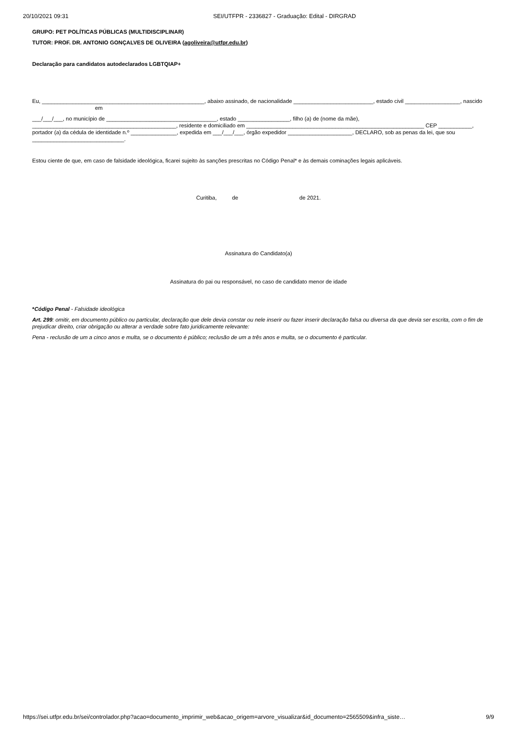20/10/2021 09:31 SEI/UTFPR - 2336827 - Graduação: Edital - DIRGRAD
GRUPO: PET POLÍTICAS PÚBLICAS (MULTIDISCIPLINAR)
TUTOR: PROF. DR. ANTONIO GONÇALVES DE OLIVEIRA (agoliveira@utfpr.edu.br)
Declaração para candidatos autodeclarados LGBTQIAP+
Eu, _____________________________________________________, abaixo assinado, de nacionalidade __________________________, estado civil __________________, nascido em
___/___/___, no município de ____________________________________, estado _________________, filho (a) de (nome da mãe), _______________________________________________, residente e domiciliado em __________________________________________________________ CEP ___________, portador (a) da cédula de identidade n.º _______________, expedida em ___/___/___, órgão expedidor _____________________, DECLARO, sob as penas da lei, que sou ______________________________.
Estou ciente de que, em caso de falsidade ideológica, ficarei sujeito às sanções prescritas no Código Penal* e às demais cominações legais aplicáveis.
Curitiba, de de 2021.
Assinatura do Candidato(a)
Assinatura do pai ou responsável, no caso de candidato menor de idade
*Código Penal - Falsidade ideológica
Art. 299: omitir, em documento público ou particular, declaração que dele devia constar ou nele inserir ou fazer inserir declaração falsa ou diversa da que devia ser escrita, com o fim de prejudicar direito, criar obrigação ou alterar a verdade sobre fato juridicamente relevante:
Pena - reclusão de um a cinco anos e multa, se o documento é público; reclusão de um a três anos e multa, se o documento é particular.
https://sei.utfpr.edu.br/sei/controlador.php?acao=documento_imprimir_web&acao_origem=arvore_visualizar&id_documento=2565509&infra_siste… 9/9